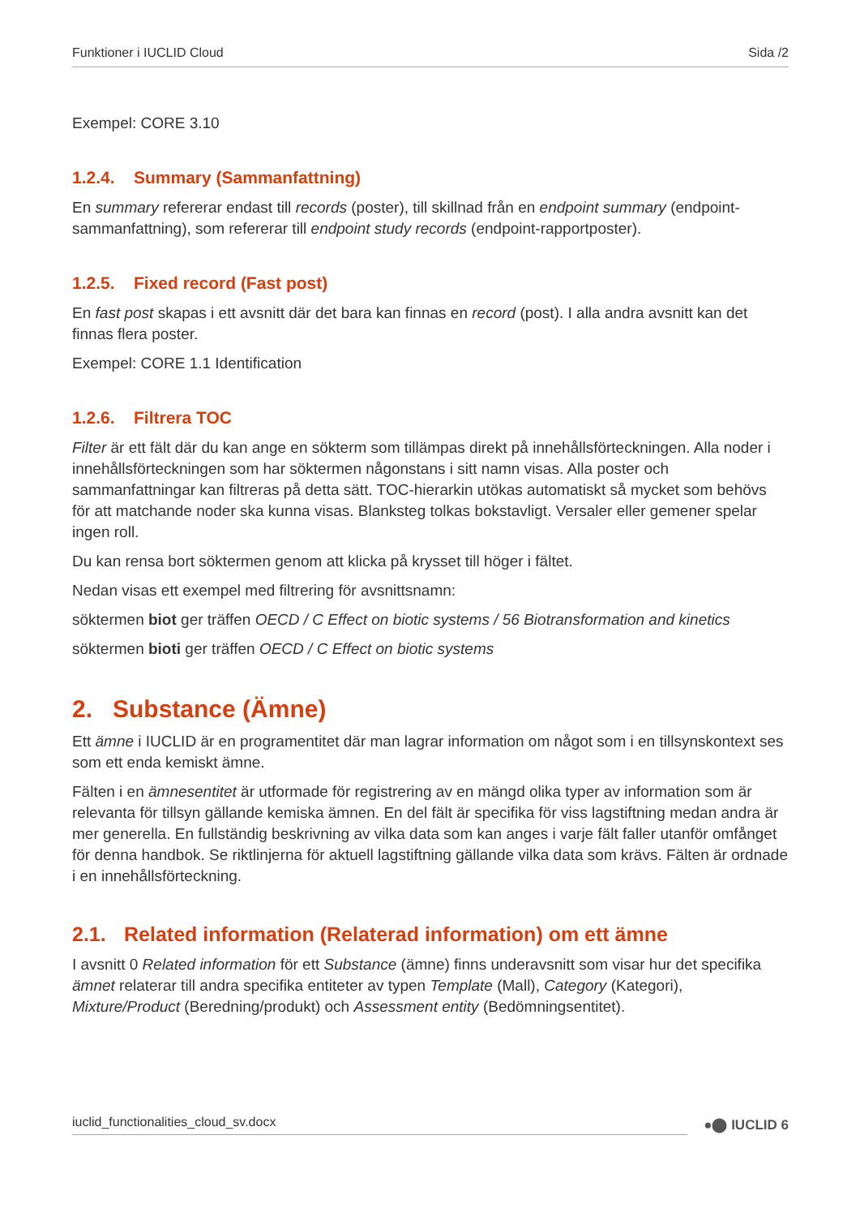Funktioner i IUCLID Cloud Sida /2
Exempel: CORE 3.10
1.2.4. Summary (Sammanfattning)
En summary refererar endast till records (poster), till skillnad från en endpoint summary (endpoint-sammanfattning), som refererar till endpoint study records (endpoint-rapportposter).
1.2.5. Fixed record (Fast post)
En fast post skapas i ett avsnitt där det bara kan finnas en record (post). I alla andra avsnitt kan det finnas flera poster.
Exempel: CORE 1.1 Identification
1.2.6. Filtrera TOC
Filter är ett fält där du kan ange en sökterm som tillämpas direkt på innehållsförteckningen. Alla noder i innehållsförteckningen som har söktermen någonstans i sitt namn visas. Alla poster och sammanfattningar kan filtreras på detta sätt. TOC-hierarkin utökas automatiskt så mycket som behövs för att matchande noder ska kunna visas. Blanksteg tolkas bokstavligt. Versaler eller gemener spelar ingen roll.
Du kan rensa bort söktermen genom att klicka på krysset till höger i fältet.
Nedan visas ett exempel med filtrering för avsnittsnamn:
söktermen biot ger träffen OECD / C Effect on biotic systems / 56 Biotransformation and kinetics
söktermen bioti ger träffen OECD / C Effect on biotic systems
2. Substance (Ämne)
Ett ämne i IUCLID är en programentitet där man lagrar information om något som i en tillsynskontext ses som ett enda kemiskt ämne.
Fälten i en ämnesentitet är utformade för registrering av en mängd olika typer av information som är relevanta för tillsyn gällande kemiska ämnen. En del fält är specifika för viss lagstiftning medan andra är mer generella. En fullständig beskrivning av vilka data som kan anges i varje fält faller utanför omfånget för denna handbok. Se riktlinjerna för aktuell lagstiftning gällande vilka data som krävs. Fälten är ordnade i en innehållsförteckning.
2.1. Related information (Relaterad information) om ett ämne
I avsnitt 0 Related information för ett Substance (ämne) finns underavsnitt som visar hur det specifika ämnet relaterar till andra specifika entiteter av typen Template (Mall), Category (Kategori), Mixture/Product (Beredning/produkt) och Assessment entity (Bedömningsentitet).
iuclid_functionalities_cloud_sv.docx
●⬤ IUCLID 6